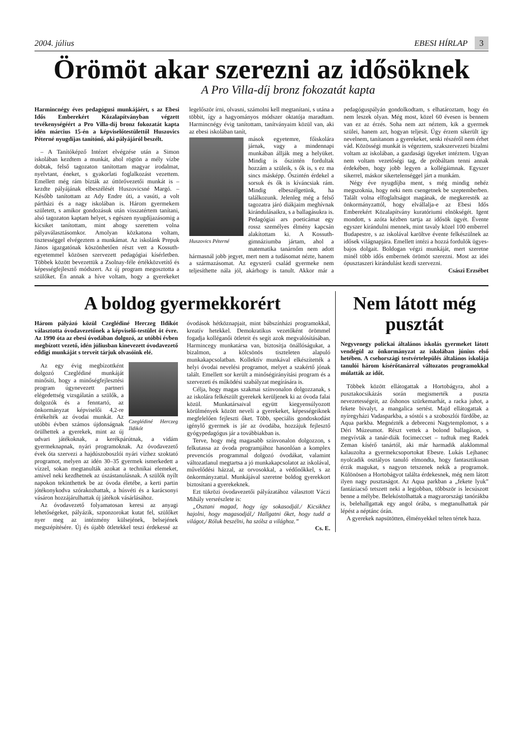2004. július EBESI HÍRLAP 3
Örömöt akar szerezni az idősöknek
A Pro Villa-díj bronz fokozatát kapta
Harmincnégy éves pedagógusi munkájáért, s az Ebesi Idős Emberekért Közalapítványban végzett tevékenységéért a Pro Villa-díj bronz fokozatát kapta idén március 15-én a képviselőtestülettől Huszovics Péterné nyugdíjas tanítónő, aki pályájáról beszélt.
– A Tanítóképző Intézet elvégzése után a Simon iskolában kezdtem a munkát, ahol rögtön a mély vízbe dobtak, felső tagozaton tanítottam magyar irodalmat, nyelvtant, éneket, s gyakorlati foglalkozást vezettem. Emellett még rám bízták az úttörővezetői munkát is – kezdte pályájának elbeszélését Huszovicsné Margó. – Később tanítottam az Ady Endre úti, a vasúti, a volt pártházi és a nagy iskolában is. Három gyermekem született, s amikor gondozásuk után visszatértem tanítani, alsó tagozaton kaptam helyet, s egészen nyugdíjazásomig a kicsiket tanítottam, mint ahogy szerettem volna pályaválasztásomkor. Amolyan közkatona voltam, tisztességgel elvégeztem a munkámat. Az iskolánk Prepuk János igazgatónak köszönhetően részt vett a Kossuth-egyetemmel közösen szervezett pedagógiai kísérletben. Többek között bevezettük a Zsolnay-féle értékközvetítő és képességfejlesztő módszert. Az új program megosztotta a szülőket. Én annak a híve voltam, hogy a gyerekeket legelőször írni, olvasni, számolni kell megtanítani, s utána a többit, így a hagyományos módszer oktatója maradtam. Harmincnégy évig tanítottam, tanítványaim közül van, aki az ebesi iskolában tanít,
Huszovics Péterné
mások egyetemre, főiskolára járnak, vagy a mindennapi munkában állják meg a helyüket. Mindig is őszintén fordultak hozzám a szüleik, s ők is, s ez ma sincs másképp. Őszintén érdekel a sorsuk és ők is kíváncsiak rám. Mindig elbeszélgetünk, ha találkozunk. Jelenleg még a felső tagozatra járó diákjaim meghívnak kirándulásaikra, s a ballagásukra is. Pedagógiai ars poeticámat egy rossz személyes élmény kapcsán alakítottam ki. A Kossuth-gimnáziumba jártam, ahol a matematika tanárnőm nem adott hármasnál jobb jegyet, mert nem a tudásomat nézte, hanem a származásomat. Az egyszerű család gyermeke nem teljesíthette nála jól, akárhogy is tanult. Akkor már a pedagóguspályán gondolkodtam, s elhatároztam, hogy én nem leszek olyan. Még most, közel 60 évesen is bennem van ez az érzés. Soha nem azt néztem, kik a gyermek szülei, hanem azt, hogyan teljesít. Úgy érzem sikerült így nevelnem, tanítanom a gyerekeket, senki részéről nem érhet vád. Közösségi munkát is végeztem, szakszervezeti bizalmi voltam az iskolában, a gazdasági ügyeket intéztem. Ugyan nem voltam vezetőségi tag, de próbáltam tenni annak érdekében, hogy jobb legyen a kollégáimnak. Egyszer sikerrel, máskor sikertelenséggel járt a munkám.
Négy éve nyugdíjba ment, s még mindig nehéz megszoknia, hogy neki nem csengetnek be szeptemberben. Talált volna elfoglaltságot magának, de megkeresték az önkormányzattól, hogy elvállalja-e az Ebesi Idős Emberekért Közalapítvány kuratóriumi elnökségét. Igent mondott, s azóta kézben tartja az idősök ügyét. Évente egyszer kirándulni mennek, mint tavaly közel 100 emberrel Budapestre, s az iskolával karöltve évente felkészülnek az idősek világnapjára. Emellett intézi a hozzá fordulók ügyes-bajos dolgait. Boldogan végzi munkáját, mert szeretne minél több idős embernek örömöt szerezni. Most az idei ópusztaszeri kirándulást kezdi szervezni.
Császi Erzsébet
A boldog gyermekkorért
Három pályázó közül Czeglédiné Herczeg Ildikót választotta óvodavezetőnek a képviselő-testület öt évre. Az 1990 óta az ebesi óvodában dolgozó, az utóbbi évben megbízott vezető, idén júliusban kinevezett óvodavezető eddigi munkáját s terveit tárjuk olvasóink elé.
Czeglédiné Herczeg Ildikót
Az egy évig megbízottként dolgozó Czeglédiné munkáját minősíti, hogy a minőségfejlesztési program úgynevezett partneri elégedettség vizsgálatán a szülők, a dolgozók és a fenntartó, az önkormányzat képviselői 4,2-re értékelték az óvodai munkát. Az utóbbi évben számos újdonságnak örülhettek a gyerekek, mint az új udvari játékoknak, a kerékpárútnak, a vidám gyermeknapnak, nyári programoknak. Az óvodavezető évek óta szervezi a hajdúszoboszlói nyári vízhez szoktató programot, melyen az idén 30–35 gyermek ismerkedett a vízzel, sokan megtanulták azokat a technikai elemeket, amivel neki kezdhetnek az úszástanulásnak. A szülők nyílt napokon tekinthettek be az óvoda életébe, a kerti partin jótékonykodva szórakozhattak, a húsvéti és a karácsonyi vásáron hozzájárulhattak új játékok vásárlásához.
Az óvodavezető folyamatosan keresi az anyagi lehetőségeket, pályázik, szponzorokat kutat fel, szülőket nyer meg az intézmény külsejének, belsejének megszépítésére. Új és újabb ötletekkel teszi érdekessé az óvodások hétköznapjait, mint bábszínházi programokkal, kreatív hetekkel. Demokratikus vezetőként örömmel fogadja kolléganői ötleteit és segít azok megvalósításában. Harmincegy munkatársa van, biztosítja önállóságukat, a bizalmon, a kölcsönös tiszteleten alapuló munkakapcsolatban. Kollektív munkával elkészítették a helyi óvodai nevelési programot, melyet a szakértő jónak talált. Emellett sor került a minőségirányítási program és a szervezeti és működési szabályzat megírására is.
Célja, hogy magas szakmai színvonalon dolgozzanak, s az iskolára felkészült gyerekek kerüljenek ki az óvoda falai közül. Munkatársaival együtt kiegyensúlyozott körülmények között neveli a gyerekeket, képességeiknek megfelelően fejleszti őket. Több, speciális gondoskodást igénylő gyermek is jár az óvodába, hozzájuk fejlesztő gyógypedagógus jár a továbbiakban is.
Terve, hogy még magasabb színvonalon dolgozzon, s felkutassa az óvoda programjához hasonlóan a komplex prevenciós programmal dolgozó óvodákat, valamint változatlanul megtartsa a jó munkakapcsolatot az iskolával, művelődési házzal, az orvosokkal, a védőnőkkel, s az önkormányzattal. Munkájával szeretne boldog gyerekkort biztosítani a gyerekeknek.
Ezt tükrözi óvodavezetői pályázatához választott Váczi Mihály versrészlete is:
„Osztani magad, hogy így sokasodjál./ Kicsikhez hajolni, hogy magasodjál,/ Hallgatni őket, hogy tudd a világot,/ Róluk beszélni, ha szólsz a világhoz.”
Cs. E.
Nem látott még pusztát
Negyvenegy polickai általános iskolás gyermeket látott vendégül az önkormányzat az iskolában június első hetében. A csehországi testvértelepülés általános iskolája tanulói három kísérőtanárral változatos programokkal múlatták az időt.
Többek között ellátogattak a Hortobágyra, ahol a pusztakocsikázás során megismerték a puszta nevezetességeit, az őshonos szürkemarhát, a racka juhot, a fekete bivalyt, a mangalica sertést. Majd ellátogattak a nyíregyházi Vadasparkba, a sóstói s a szoboszlói fürdőbe, az Aqua parkba. Megnézték a debreceni Nagytemplomot, s a Déri Múzeumot. Részt vettek a bolond ballagáson, s megvívták a tanár-diák focimeccset – tudtuk meg Radek Zeman kísérő tanártól, aki már harmadik alaklommal kalauzolta a gyermekcsoportokat Ebesre. Lukás Lejhanec nyolcadik osztályos tanuló elmondta, hogy fantasztikusan érzik magukat, s nagyon tetszenek nekik a programok. Különösen a Hortobágyot találta érdekesnek, még nem látott ilyen nagy pusztaságot. Az Aqua parkban a „fekete lyuk” fantáziacső tetszett neki a legjobban, többször is lecsúszott benne a mélybe. Belekóstolhattak a magyarországi tanórákba is, belehallgattak egy angol órába, s megtanulhattak pár lépést a néptánc órán.
A gyerekek napsütötten, élményekkel telten tértek haza.